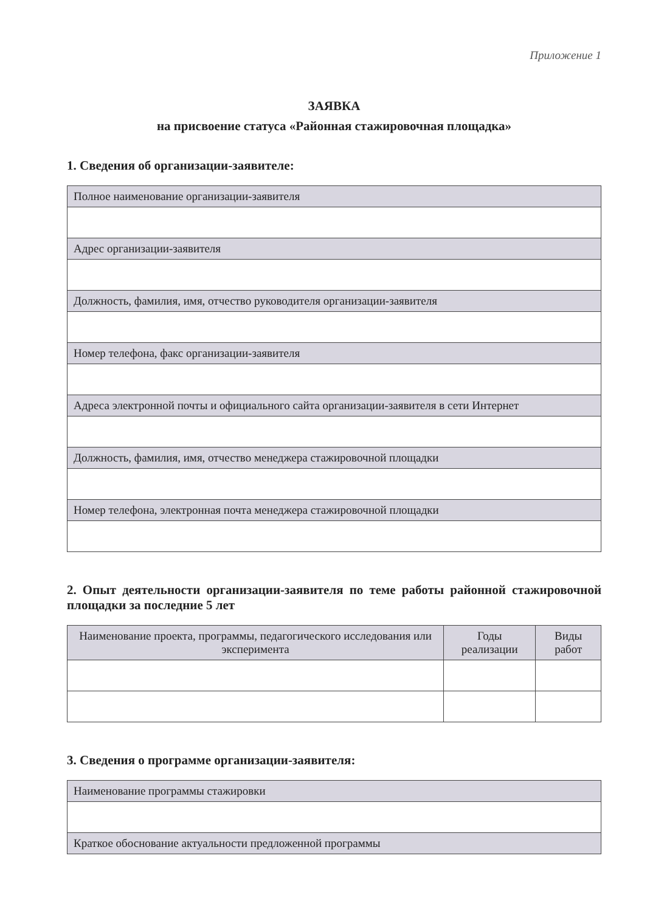Приложение 1
ЗАЯВКА
на присвоение статуса «Районная стажировочная площадка»
1. Сведения об организации-заявителе:
| Полное наименование организации-заявителя |
| Адрес организации-заявителя |
| Должность, фамилия, имя, отчество руководителя организации-заявителя |
| Номер телефона, факс организации-заявителя |
| Адреса электронной почты и официального сайта организации-заявителя в сети Интернет |
| Должность, фамилия, имя, отчество менеджера стажировочной площадки |
| Номер телефона, электронная почта менеджера стажировочной площадки |
2. Опыт деятельности организации-заявителя по теме работы районной стажировочной площадки за последние 5 лет
| Наименование проекта, программы, педагогического исследования или эксперимента | Годы реализации | Виды работ |
| --- | --- | --- |
3. Сведения о программе организации-заявителя:
| Наименование программы стажировки |
| Краткое обоснование актуальности предложенной программы |